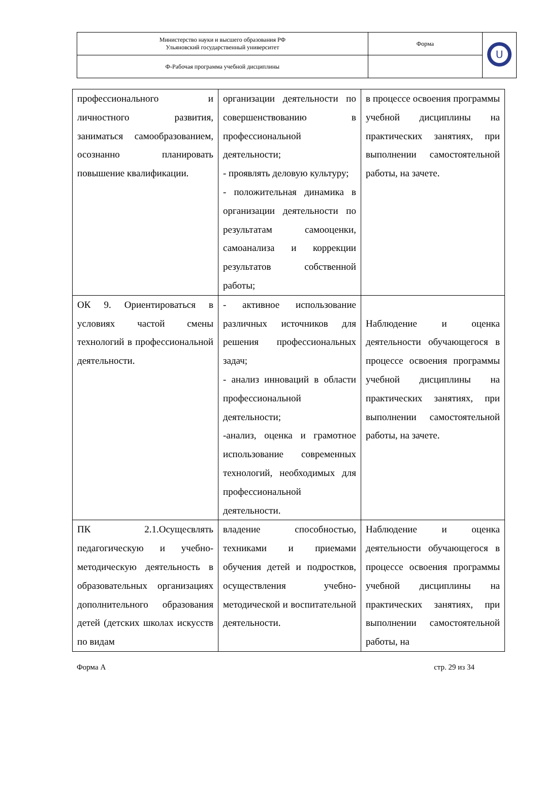| Министерство науки и высшего образования РФ Ульяновский государственный университет | Форма | U |
| Ф-Рабочая программа учебной дисциплины | | |
| профессионального и личностного развития, заниматься самообразованием, осознанно планировать повышение квалификации. | организации деятельности по совершенствованию в профессиональной деятельности; - проявлять деловую культуру; - положительная динамика в организации деятельности по результатам самооценки, самоанализа и коррекции результатов собственной работы; | в процессе освоения программы учебной дисциплины на практических занятиях, при выполнении самостоятельной работы, на зачете. |
| ОК 9. Ориентироваться в условиях частой смены технологий в профессиональной деятельности. | - активное использование различных источников для решения профессиональных задач; - анализ инноваций в области профессиональной деятельности; -анализ, оценка и грамотное использование современных технологий, необходимых для профессиональной деятельности. | Наблюдение и оценка деятельности обучающегося в процессе освоения программы учебной дисциплины на практических занятиях, при выполнении самостоятельной работы, на зачете. |
| ПК 2.1.Осущесвлять педагогическую и учебно-методическую деятельность в образовательных организациях дополнительного образования детей (детских школах искусств по видам | владение способностью, техниками и приемами обучения детей и подростков, осуществления учебно-методической и воспитательной деятельности. | Наблюдение и оценка деятельности обучающегося в процессе освоения программы учебной дисциплины на практических занятиях, при выполнении самостоятельной работы, на |
Форма А стр. 29 из 34